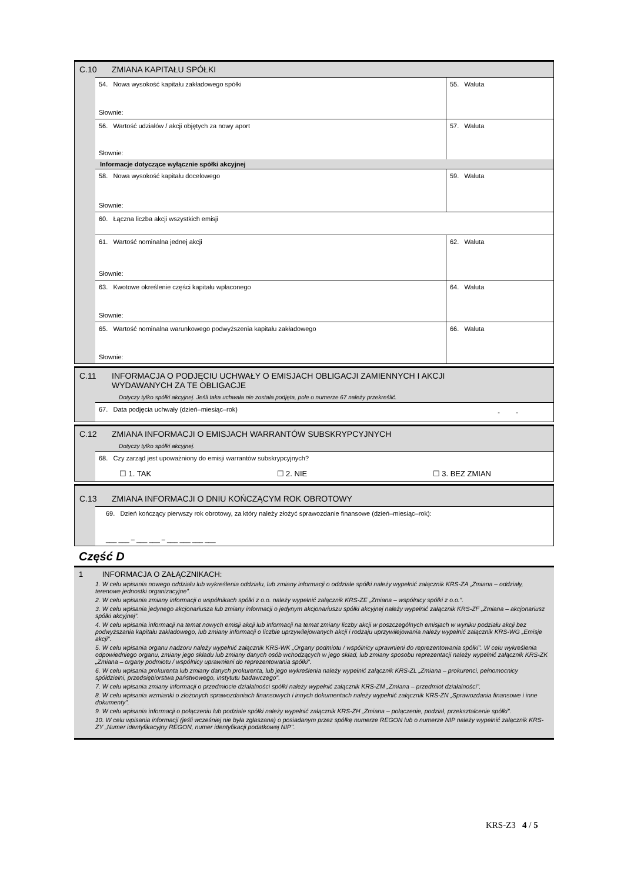C.10 ZMIANA KAPITAŁU SPÓŁKI
54. Nowa wysokość kapitału zakładowego spółki
Słownie:
55. Waluta
56. Wartość udziałów / akcji objętych za nowy aport
Słownie:
57. Waluta
Informacje dotyczące wyłącznie spółki akcyjnej
58. Nowa wysokość kapitału docelowego
Słownie:
59. Waluta
60. Łączna liczba akcji wszystkich emisji
61. Wartość nominalna jednej akcji
Słownie:
62. Waluta
63. Kwotowe określenie części kapitału wpłaconego
Słownie:
64. Waluta
65. Wartość nominalna warunkowego podwyższenia kapitału zakładowego
Słownie:
66. Waluta
C.11 INFORMACJA O PODJĘCIU UCHWAŁY O EMISJACH OBLIGACJI ZAMIENNYCH I AKCJI
WYDAWANYCH ZA TE OBLIGACJE
Dotyczy tylko spółki akcyjnej. Jeśli taka uchwała nie została podjęta, pole o numerze 67 należy przekreślić.
67. Data podjęcia uchwały (dzień–miesiąc–rok)
- -
C.12 ZMIANA INFORMACJI O EMISJACH WARRANTÓW SUBSKRYPCYJNYCH
Dotyczy tylko spółki akcyjnej.
68. Czy zarząd jest upoważniony do emisji warrantów subskrypcyjnych?
☐ 1. TAK ☐ 2. NIE ☐ 3. BEZ ZMIAN
C.13 ZMIANA INFORMACJI O DNIU KOŃCZĄCYM ROK OBROTOWY
69. Dzień kończący pierwszy rok obrotowy, za który należy złożyć sprawozdanie finansowe (dzień–miesiąc–rok):
___ ___ – ___ ___ – ___ ___ ___ ___
Część D
1 INFORMACJA O ZAŁĄCZNIKACH:
1. W celu wpisania nowego oddziału lub wykreślenia oddziału, lub zmiany informacji o oddziale spółki należy wypełnić załącznik KRS-ZA „Zmiana – oddziały, terenowe jednostki organizacyjne”.
2. W celu wpisania zmiany informacji o wspólnikach spółki z o.o. należy wypełnić załącznik KRS-ZE „Zmiana – wspólnicy spółki z o.o.”.
3. W celu wpisania jedynego akcjonariusza lub zmiany informacji o jedynym akcjonariuszu spółki akcyjnej należy wypełnić załącznik KRS-ZF „Zmiana – akcjonariusz spółki akcyjnej”.
4. W celu wpisania informacji na temat nowych emisji akcji lub informacji na temat zmiany liczby akcji w poszczególnych emisjach w wyniku podziału akcji bez podwyższania kapitału zakładowego, lub zmiany informacji o liczbie uprzywilejowanych akcji i rodzaju uprzywilejowania należy wypełnić załącznik KRS-WG „Emisje akcji”.
5. W celu wpisania organu nadzoru należy wypełnić załącznik KRS-WK „Organy podmiotu / wspólnicy uprawnieni do reprezentowania spółki”. W celu wykreślenia odpowiedniego organu, zmiany jego składu lub zmiany danych osób wchodzących w jego skład, lub zmiany sposobu reprezentacji należy wypełnić załącznik KRS-ZK „Zmiana – organy podmiotu / wspólnicy uprawnieni do reprezentowania spółki”.
6. W celu wpisania prokurenta lub zmiany danych prokurenta, lub jego wykreślenia należy wypełnić załącznik KRS-ZL „Zmiana – prokurenci, pełnomocnicy spółdzielni, przedsiębiorstwa państwowego, instytutu badawczego".
7. W celu wpisania zmiany informacji o przedmiocie działalności spółki należy wypełnić załącznik KRS-ZM „Zmiana – przedmiot działalności”.
8. W celu wpisania wzmianki o złożonych sprawozdaniach finansowych i innych dokumentach należy wypełnić załącznik KRS-ZN „Sprawozdania finansowe i inne dokumenty”.
9. W celu wpisania informacji o połączeniu lub podziale spółki należy wypełnić załącznik KRS-ZH „Zmiana – połączenie, podział, przekształcenie spółki”.
10. W celu wpisania informacji (jeśli wcześniej nie była zgłaszana) o posiadanym przez spółkę numerze REGON lub o numerze NIP należy wypełnić załącznik KRS-ZY „Numer identyfikacyjny REGON, numer identyfikacji podatkowej NIP".
KRS-Z3 4 / 5